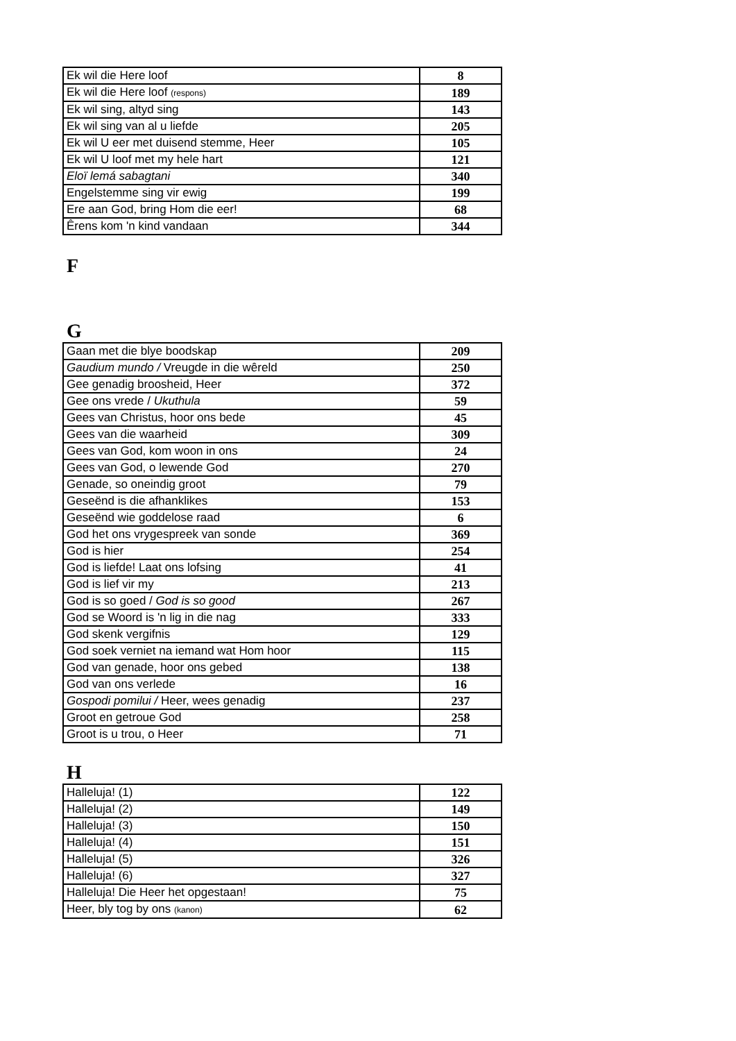| Ek wil die Here loof | 8 |
| Ek wil die Here loof (respons) | 189 |
| Ek wil sing, altyd sing | 143 |
| Ek wil sing van al u liefde | 205 |
| Ek wil U eer met duisend stemme, Heer | 105 |
| Ek wil U loof met my hele hart | 121 |
| Eloï lemá sabagtani | 340 |
| Engelstemme sing vir ewig | 199 |
| Ere aan God, bring Hom die eer! | 68 |
| Êrens kom 'n kind vandaan | 344 |
F
G
| Gaan met die blye boodskap | 209 |
| Gaudium mundo / Vreugde in die wêreld | 250 |
| Gee genadig broosheid, Heer | 372 |
| Gee ons vrede / Ukuthula | 59 |
| Gees van Christus, hoor ons bede | 45 |
| Gees van die waarheid | 309 |
| Gees van God, kom woon in ons | 24 |
| Gees van God, o lewende God | 270 |
| Genade, so oneindig groot | 79 |
| Geseënd is die afhanklikes | 153 |
| Geseënd wie goddelose raad | 6 |
| God het ons vrygespreek van sonde | 369 |
| God is hier | 254 |
| God is liefde! Laat ons lofsing | 41 |
| God is lief vir my | 213 |
| God is so goed / God is so good | 267 |
| God se Woord is 'n lig in die nag | 333 |
| God skenk vergifnis | 129 |
| God soek verniet na iemand wat Hom hoor | 115 |
| God van genade, hoor ons gebed | 138 |
| God van ons verlede | 16 |
| Gospodi pomilui / Heer, wees genadig | 237 |
| Groot en getroue God | 258 |
| Groot is u trou, o Heer | 71 |
H
| Halleluja! (1) | 122 |
| Halleluja! (2) | 149 |
| Halleluja! (3) | 150 |
| Halleluja! (4) | 151 |
| Halleluja! (5) | 326 |
| Halleluja! (6) | 327 |
| Halleluja! Die Heer het opgestaan! | 75 |
| Heer, bly tog by ons (kanon) | 62 |